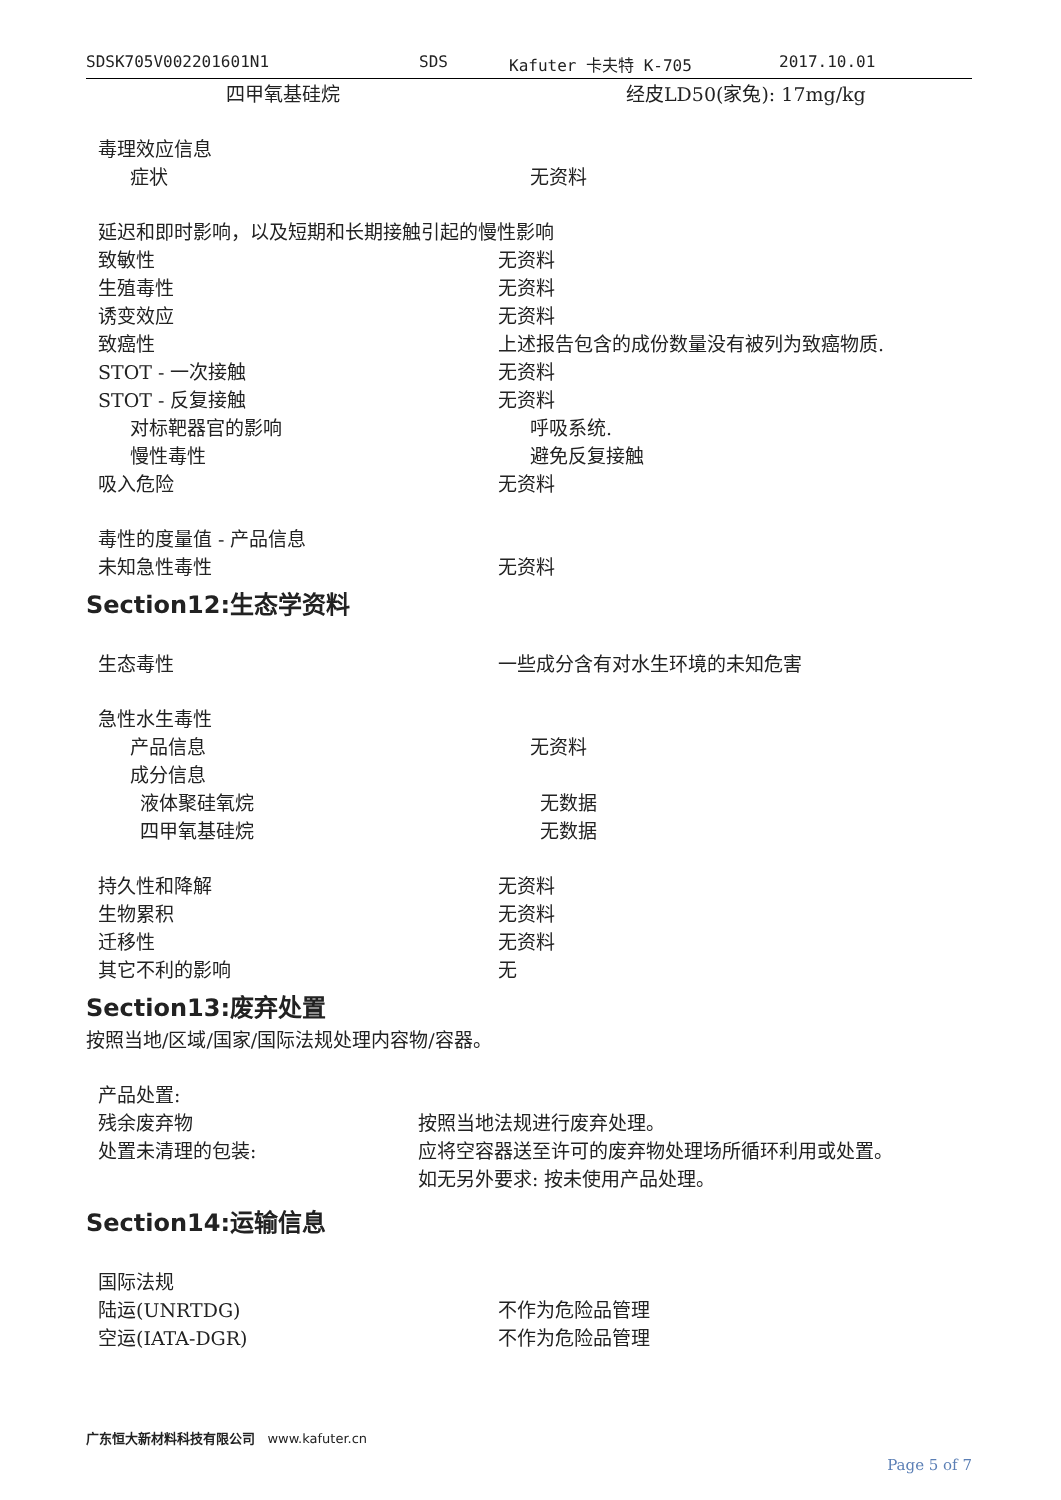SDSK705V002201601N1 SDS Kafuter 卡夫特 K-705 2017.10.01
四甲氧基硅烷 经皮LD50(家兔): 17mg/kg
毒理效应信息
症状 无资料
延迟和即时影响，以及短期和长期接触引起的慢性影响
致敏性 无资料
生殖毒性 无资料
诱变效应 无资料
致癌性 上述报告包含的成份数量没有被列为致癌物质.
STOT - 一次接触 无资料
STOT - 反复接触 无资料
对标靶器官的影响 呼吸系统.
慢性毒性 避免反复接触
吸入危险 无资料
毒性的度量值 - 产品信息
未知急性毒性 无资料
Section12:生态学资料
生态毒性 一些成分含有对水生环境的未知危害
急性水生毒性
产品信息 无资料
成分信息
液体聚硅氧烷 无数据
四甲氧基硅烷 无数据
持久性和降解 无资料
生物累积 无资料
迁移性 无资料
其它不利的影响 无
Section13:废弃处置
按照当地/区域/国家/国际法规处理内容物/容器。
产品处置:
残余废弃物 按照当地法规进行废弃处理。
处置未清理的包装: 应将空容器送至许可的废弃物处理场所循环利用或处置。
如无另外要求: 按未使用产品处理。
Section14:运输信息
国际法规
陆运(UNRTDG) 不作为危险品管理
空运(IATA-DGR) 不作为危险品管理
广东恒大新材料科技有限公司 www.kafuter.cn
Page 5 of 7